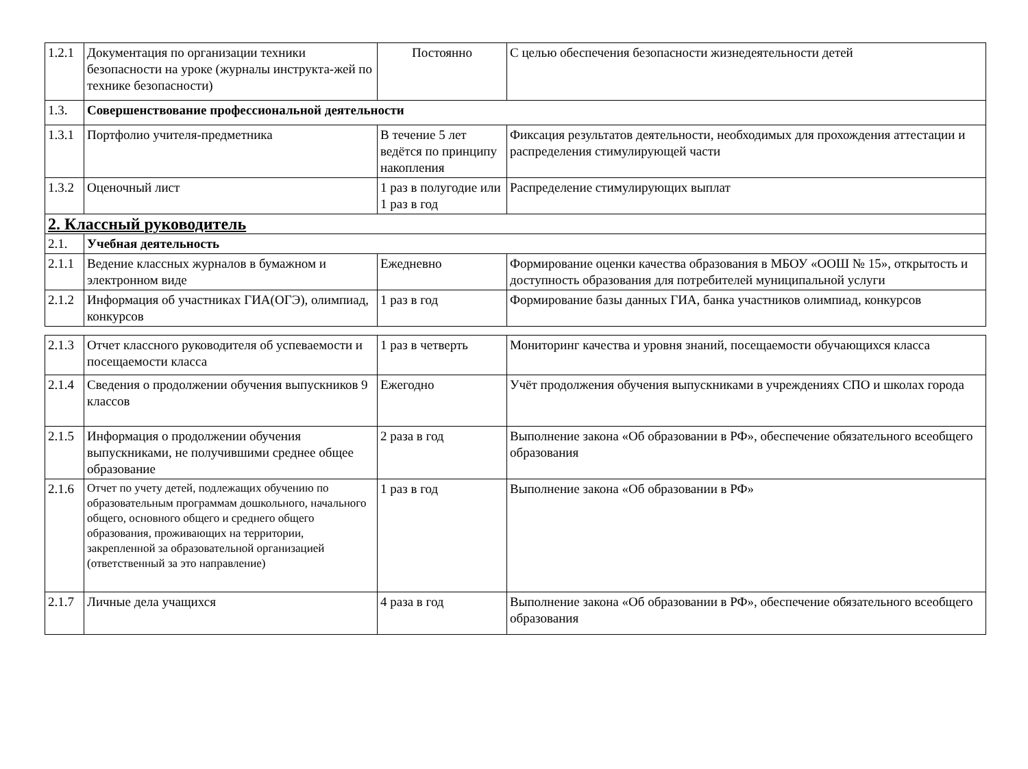| 1.2.1 | Документация по организации техники безопасности на уроке (журналы инструкта-жей по технике безопасности) | Постоянно | С целью обеспечения безопасности жизнедеятельности детей |
| 1.3. | Совершенствование профессиональной деятельности | | |
| 1.3.1 | Портфолио учителя-предметника | В течение 5 лет ведётся по принципу накопления | Фиксация результатов деятельности, необходимых для прохождения аттестации и распределения стимулирующей части |
| 1.3.2 | Оценочный лист | 1 раз в полугодие или 1 раз в год | Распределение стимулирующих выплат |
| 2. Классный руководитель | | | |
| 2.1. | Учебная деятельность | | |
| 2.1.1 | Ведение классных журналов в бумажном и электронном виде | Ежедневно | Формирование оценки качества образования в МБОУ «ООШ № 15», открытость и доступность образования для потребителей муниципальной услуги |
| 2.1.2 | Информация об участниках ГИА(ОГЭ), олимпиад, конкурсов | 1 раз в год | Формирование базы данных ГИА, банка участников олимпиад, конкурсов |
| 2.1.3 | Отчет классного руководителя об успеваемости и посещаемости класса | 1 раз в четверть | Мониторинг качества и уровня знаний, посещаемости обучающихся класса |
| 2.1.4 | Сведения о продолжении обучения выпускников 9 классов | Ежегодно | Учёт продолжения обучения выпускниками в учреждениях СПО и школах города |
| 2.1.5 | Информация о продолжении обучения выпускниками, не получившими среднее общее образование | 2 раза в год | Выполнение закона «Об образовании в РФ», обеспечение обязательного всеобщего образования |
| 2.1.6 | Отчет по учету детей, подлежащих обучению по образовательным программам дошкольного, начального общего, основного общего и среднего общего образования, проживающих на территории, закрепленной за образовательной организацией (ответственный за это направление) | 1 раз в год | Выполнение закона «Об образовании в РФ» |
| 2.1.7 | Личные дела учащихся | 4 раза в год | Выполнение закона «Об образовании в РФ», обеспечение обязательного всеобщего образования |